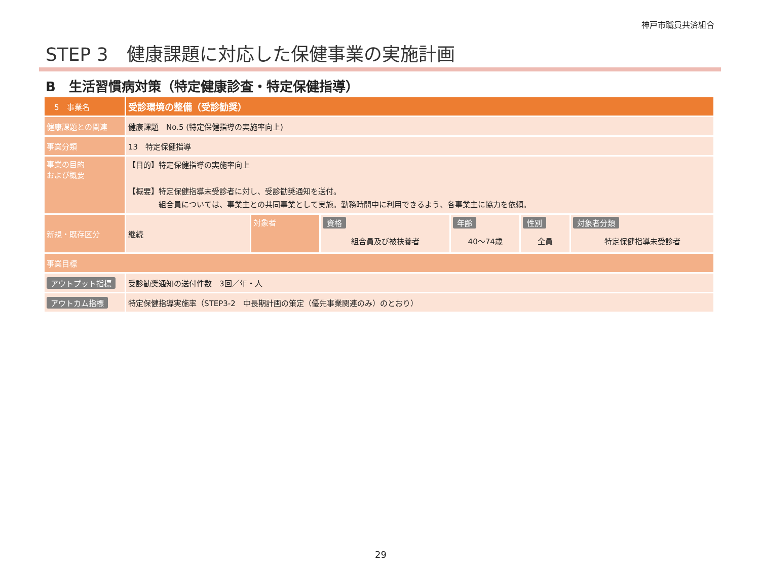神戸市職員共済組合
STEP 3　健康課題に対応した保健事業の実施計画
B　生活習慣病対策（特定健康診査・特定保健指導）
| 5 事業名 | 受診環境の整備（受診勧奨） | | | | | |
| 健康課題との関連 | 健康課題 No.5 (特定保健指導の実施率向上) | | | | | |
| 事業分類 | 13 特定保健指導 | | | | | |
| 事業の目的 および概要 | 【目的】特定保健指導の実施率向上 【概要】特定保健指導未受診者に対し、受診勧奨通知を送付。 組合員については、事業主との共同事業として実施。勤務時間中に利用できるよう、各事業主に協力を依頼。 | | | | | |
| 新規・既存区分 | 継続 | 対象者 | 資格 組合員及び被扶養者 | 年齢 40～74歳 | 性別 全員 | 対象者分類 特定保健指導未受診者 |
| 事業目標 | | | | | | |
| アウトプット指標 | 受診勧奨通知の送付件数 3回／年・人 | | | | | |
| アウトカム指標 | 特定保健指導実施率（STEP3-2 中長期計画の策定（優先事業関連のみ）のとおり） | | | | | |
29